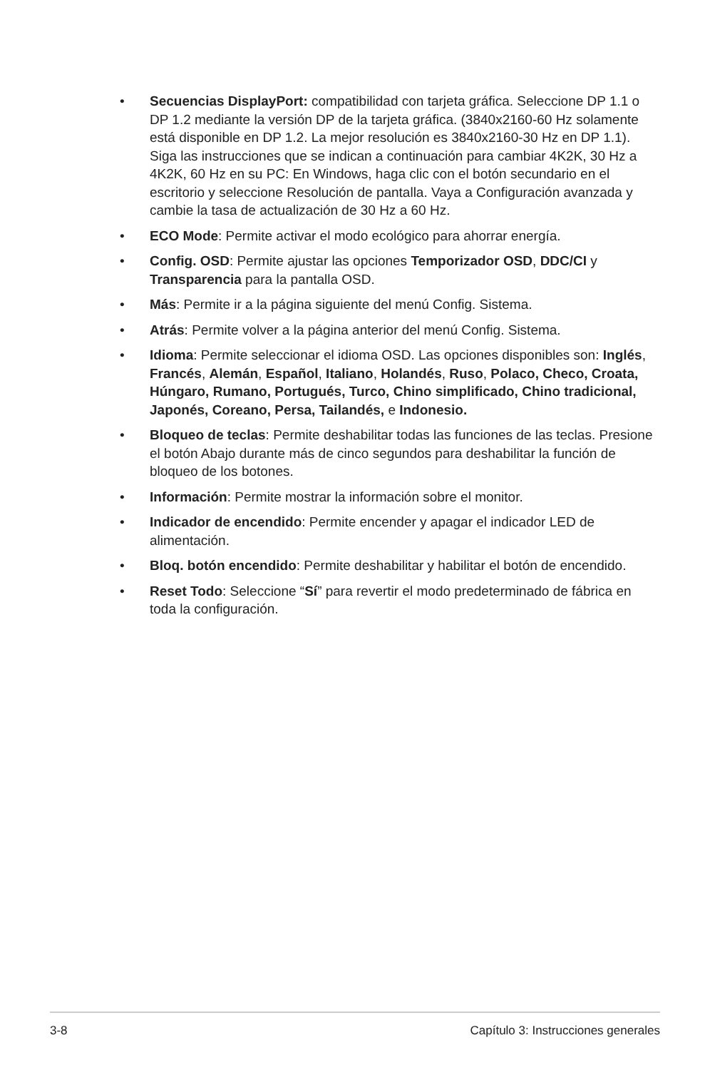• Secuencias DisplayPort: compatibilidad con tarjeta gráfica. Seleccione DP 1.1 o DP 1.2 mediante la versión DP de la tarjeta gráfica. (3840x2160-60 Hz solamente está disponible en DP 1.2. La mejor resolución es 3840x2160-30 Hz en DP 1.1). Siga las instrucciones que se indican a continuación para cambiar 4K2K, 30 Hz a 4K2K, 60 Hz en su PC: En Windows, haga clic con el botón secundario en el escritorio y seleccione Resolución de pantalla. Vaya a Configuración avanzada y cambie la tasa de actualización de 30 Hz a 60 Hz.
• ECO Mode: Permite activar el modo ecológico para ahorrar energía.
• Config. OSD: Permite ajustar las opciones Temporizador OSD, DDC/CI y Transparencia para la pantalla OSD.
• Más: Permite ir a la página siguiente del menú Config. Sistema.
• Atrás: Permite volver a la página anterior del menú Config. Sistema.
• Idioma: Permite seleccionar el idioma OSD. Las opciones disponibles son: Inglés, Francés, Alemán, Español, Italiano, Holandés, Ruso, Polaco, Checo, Croata, Húngaro, Rumano, Portugués, Turco, Chino simplificado, Chino tradicional, Japonés, Coreano, Persa, Tailandés, e Indonesio.
• Bloqueo de teclas: Permite deshabilitar todas las funciones de las teclas. Presione el botón Abajo durante más de cinco segundos para deshabilitar la función de bloqueo de los botones.
• Información: Permite mostrar la información sobre el monitor.
• Indicador de encendido: Permite encender y apagar el indicador LED de alimentación.
• Bloq. botón encendido: Permite deshabilitar y habilitar el botón de encendido.
• Reset Todo: Seleccione “Sí” para revertir el modo predeterminado de fábrica en toda la configuración.
3-8 Capítulo 3: Instrucciones generales